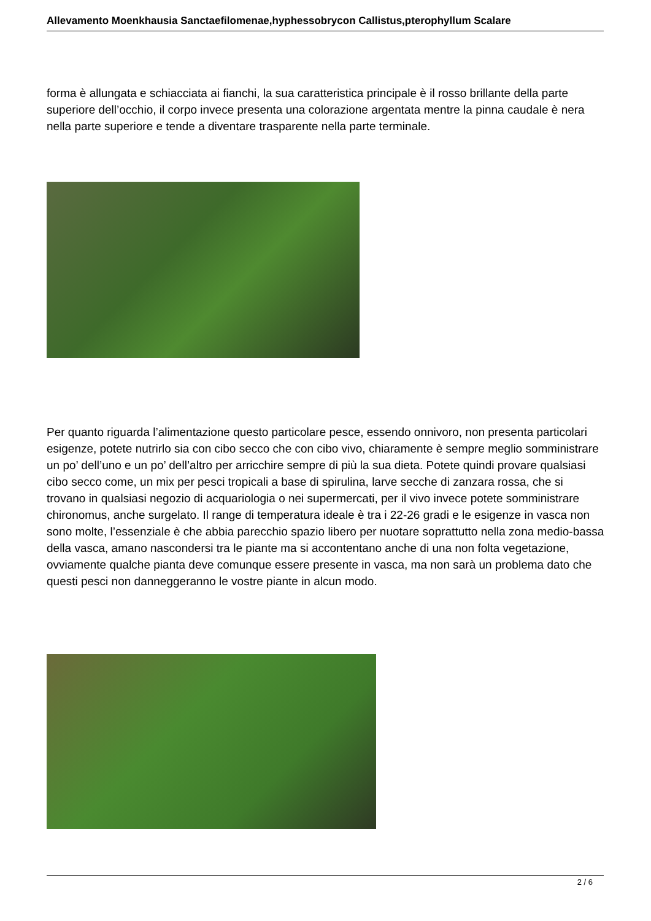Allevamento Moenkhausia Sanctaefilomenae,hyphessobrycon Callistus,pterophyllum Scalare
forma è allungata e schiacciata ai fianchi, la sua caratteristica principale è il rosso brillante della parte superiore dell’occhio, il corpo invece presenta una colorazione argentata mentre la pinna caudale è nera nella parte superiore e tende a diventare trasparente nella parte terminale.
Per quanto riguarda l’alimentazione questo particolare pesce, essendo onnivoro, non presenta particolari esigenze, potete nutrirlo sia con cibo secco che con cibo vivo, chiaramente è sempre meglio somministrare un po’ dell’uno e un po’ dell’altro per arricchire sempre di più la sua dieta. Potete quindi provare qualsiasi cibo secco come, un mix per pesci tropicali a base di spirulina, larve secche di zanzara rossa, che si trovano in qualsiasi negozio di acquariologia o nei supermercati, per il vivo invece potete somministrare chironomus, anche surgelato. Il range di temperatura ideale è tra i 22-26 gradi e le esigenze in vasca non sono molte, l’essenziale è che abbia parecchio spazio libero per nuotare soprattutto nella zona medio-bassa della vasca, amano nascondersi tra le piante ma si accontentano anche di una non folta vegetazione, ovviamente qualche pianta deve comunque essere presente in vasca, ma non sarà un problema dato che questi pesci non danneggeranno le vostre piante in alcun modo.
2 / 6